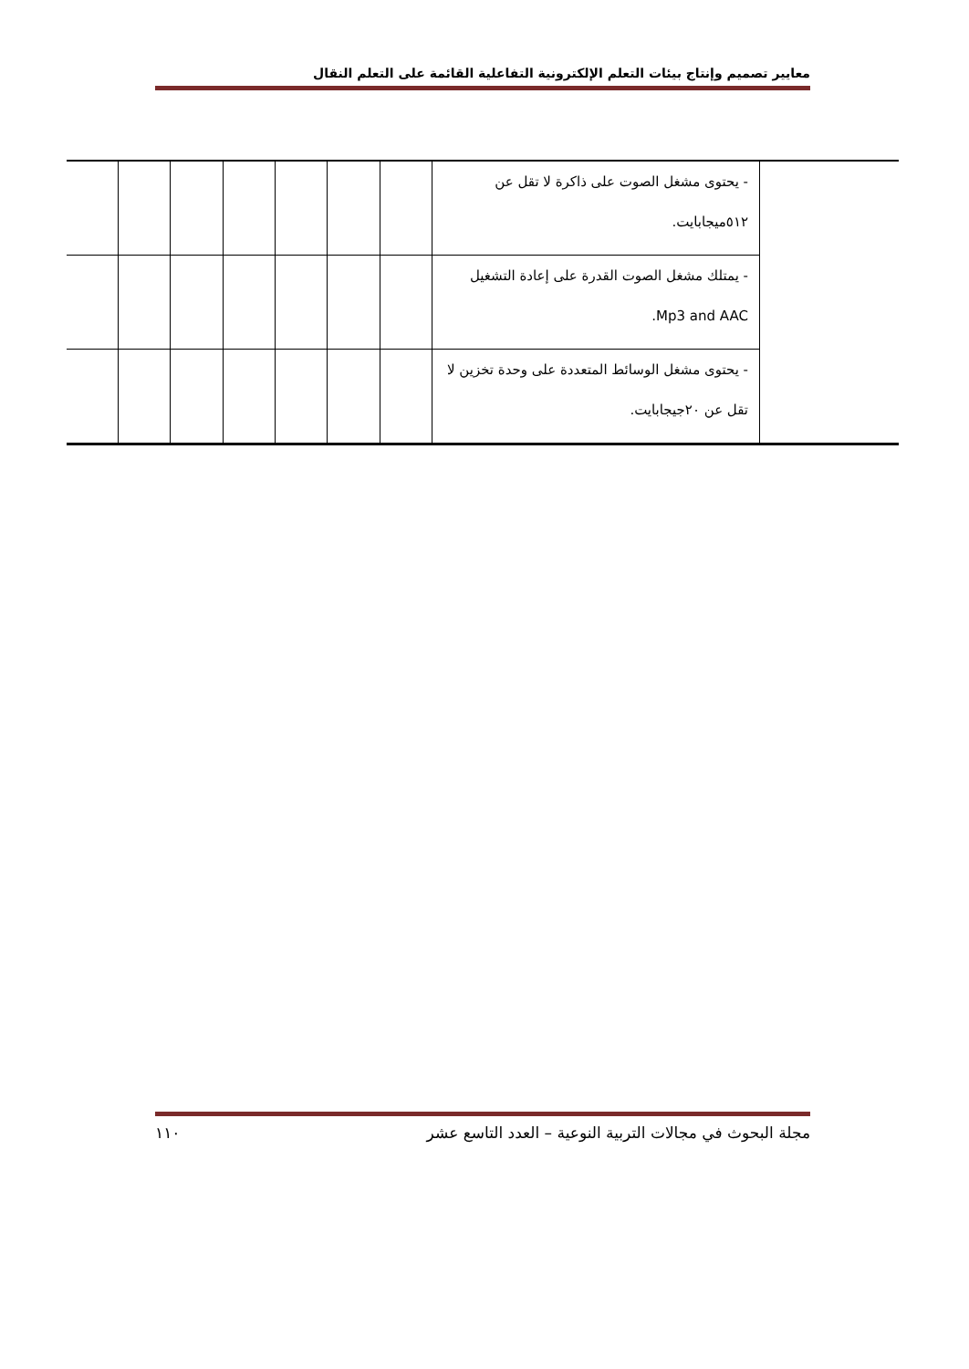معايير تصميم وإنتاج بيئات التعلم الإلكترونية التفاعلية القائمة على التعلم النقال
| | - يحتوى مشغل الصوت على ذاكرة لا تقل عن ٥١٢ميجابايت. | | | | | | | |
| | - يمتلك مشغل الصوت القدرة على إعادة التشغيل Mp3 and AAC. | | | | | | | |
| | - يحتوى مشغل الوسائط المتعددة على وحدة تخزين لا تقل عن ٢٠جيجابايت. | | | | | | | |
مجلة البحوث في مجالات التربية النوعية – العدد التاسع عشر ١١٠